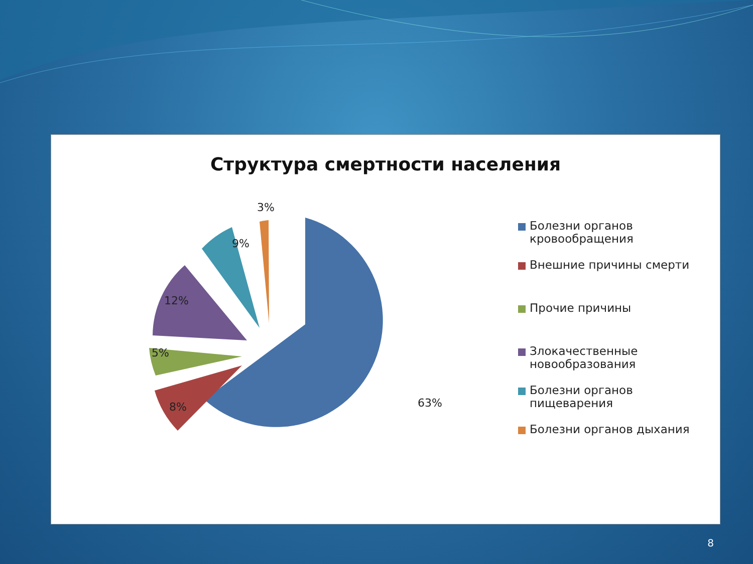Структура смертности населения
63%
8%
5%
12%
9%
3%
Болезни органов кровообращения
Внешние причины смерти
Прочие причины
Злокачественные новообразования
Болезни органов пищеварения
Болезни органов дыхания
8